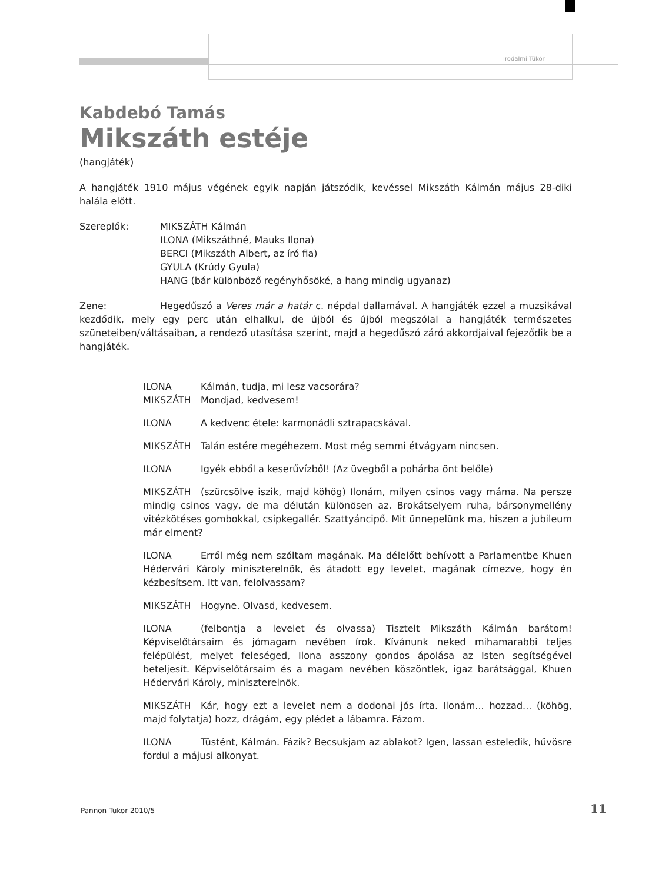Irodalmi Tükör
Kabdebó Tamás
Mikszáth estéje
(hangjáték)
A hangjáték 1910 május végének egyik napján játszódik, kevéssel Mikszáth Kálmán május 28-diki halála előtt.
Szereplők: MIKSZÁTH Kálmán
ILONA (Mikszáthné, Mauks Ilona)
BERCI (Mikszáth Albert, az író fia)
GYULA (Krúdy Gyula)
HANG (bár különböző regényhősöké, a hang mindig ugyanaz)
Zene: Hegedűszó a Veres már a határ c. népdal dallamával. A hangjáték ezzel a muzsikával kezdődik, mely egy perc után elhalkul, de újból és újból megszólal a hangjáték természetes szüneteiben/váltásaiban, a rendező utasítása szerint, majd a hegedűszó záró akkordjaival fejeződik be a hangjáték.
ILONA Kálmán, tudja, mi lesz vacsorára?
MIKSZÁTH Mondjad, kedvesem!
ILONA A kedvenc étele: karmonádli sztrapacskával.
MIKSZÁTH Talán estére megéhezem. Most még semmi étvágyam nincsen.
ILONA Igyék ebből a keserűvízből! (Az üvegből a pohárba önt belőle)
MIKSZÁTH (szürcsölve iszik, majd köhög) Ilonám, milyen csinos vagy máma. Na persze mindig csinos vagy, de ma délután különösen az. Brokátselyem ruha, bársonymellény vitézkötéses gombokkal, csipkegallér. Szattyáncipő. Mit ünnepelünk ma, hiszen a jubileum már elment?
ILONA Erről még nem szóltam magának. Ma délelőtt behívott a Parlamentbe Khuen Hédervári Károly miniszterelnök, és átadott egy levelet, magának címezve, hogy én kézbesítsem. Itt van, felolvassam?
MIKSZÁTH Hogyne. Olvasd, kedvesem.
ILONA (felbontja a levelet és olvassa) Tisztelt Mikszáth Kálmán barátom! Képviselőtársaim és jómagam nevében írok. Kívánunk neked mihamarabbi teljes felépülést, melyet feleséged, Ilona asszony gondos ápolása az Isten segítségével beteljesít. Képviselőtársaim és a magam nevében köszöntlek, igaz barátsággal, Khuen Hédervári Károly, miniszterelnök.
MIKSZÁTH Kár, hogy ezt a levelet nem a dodonai jós írta. Ilonám... hozzad... (köhög, majd folytatja) hozz, drágám, egy plédet a lábamra. Fázom.
ILONA Tüstént, Kálmán. Fázik? Becsukjam az ablakot? Igen, lassan esteledik, hűvösre fordul a májusi alkonyat.
Pannon Tükör 2010/5 11